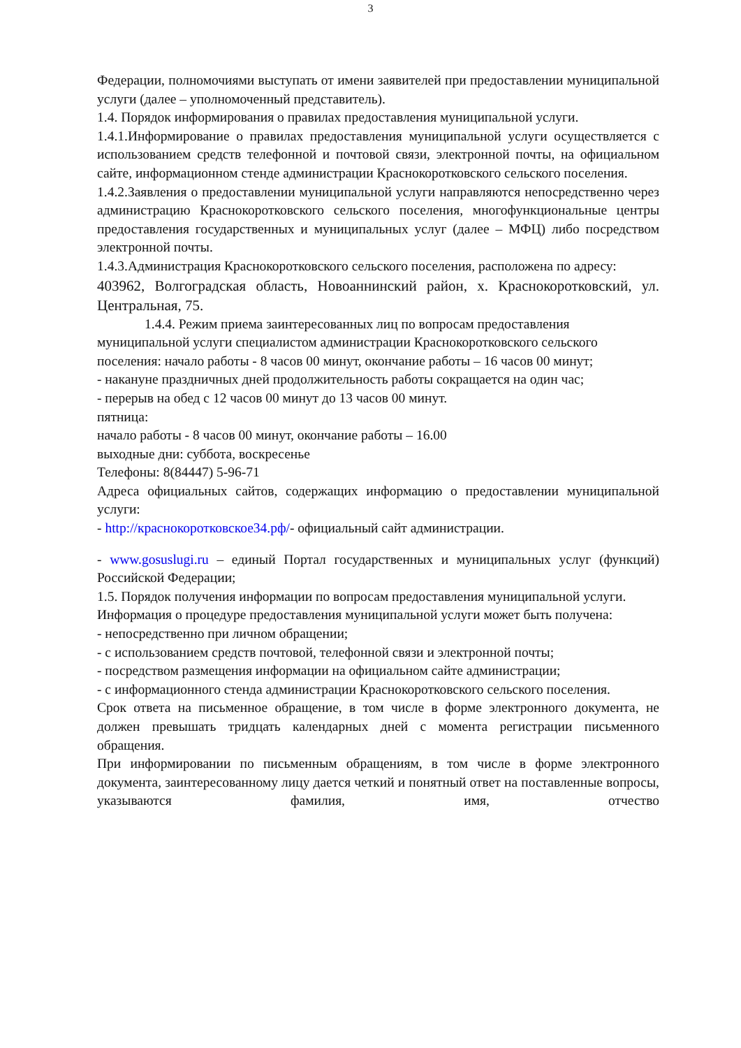3
Федерации, полномочиями выступать от имени заявителей при предоставлении муниципальной услуги (далее – уполномоченный представитель).
1.4. Порядок информирования о правилах предоставления муниципальной услуги.
1.4.1.Информирование о правилах предоставления муниципальной услуги осуществляется с использованием средств телефонной и почтовой связи, электронной почты, на официальном сайте, информационном стенде администрации Краснокоротковского сельского поселения.
1.4.2.Заявления о предоставлении муниципальной услуги направляются непосредственно через администрацию Краснокоротковского сельского поселения, многофункциональные центры предоставления государственных и муниципальных услуг (далее – МФЦ) либо посредством электронной почты.
1.4.3.Администрация Краснокоротковского сельского поселения, расположена по адресу:
403962, Волгоградская область, Новоаннинский район, х. Краснокоротковский, ул. Центральная, 75.
1.4.4. Режим приема заинтересованных лиц по вопросам предоставления муниципальной услуги специалистом администрации Краснокоротковского сельского поселения: начало работы - 8 часов 00 минут, окончание работы – 16 часов 00 минут;
- накануне праздничных дней продолжительность работы сокращается на один час;
- перерыв на обед с 12 часов 00 минут до 13 часов 00 минут.
пятница:
начало работы - 8 часов 00 минут, окончание работы – 16.00
выходные дни: суббота, воскресенье
Телефоны: 8(84447) 5-96-71
Адреса официальных сайтов, содержащих информацию о предоставлении муниципальной услуги:
- http://краснокоротковское34.рф/- официальный сайт администрации.
- www.gosuslugi.ru – единый Портал государственных и муниципальных услуг (функций) Российской Федерации;
1.5. Порядок получения информации по вопросам предоставления муниципальной услуги.
Информация о процедуре предоставления муниципальной услуги может быть получена:
- непосредственно при личном обращении;
- с использованием средств почтовой, телефонной связи и электронной почты;
- посредством размещения информации на официальном сайте администрации;
- с информационного стенда администрации Краснокоротковского сельского поселения.
Срок ответа на письменное обращение, в том числе в форме электронного документа, не должен превышать тридцать календарных дней с момента регистрации письменного обращения.
При информировании по письменным обращениям, в том числе в форме электронного документа, заинтересованному лицу дается четкий и понятный ответ на поставленные вопросы, указываются фамилия, имя, отчество